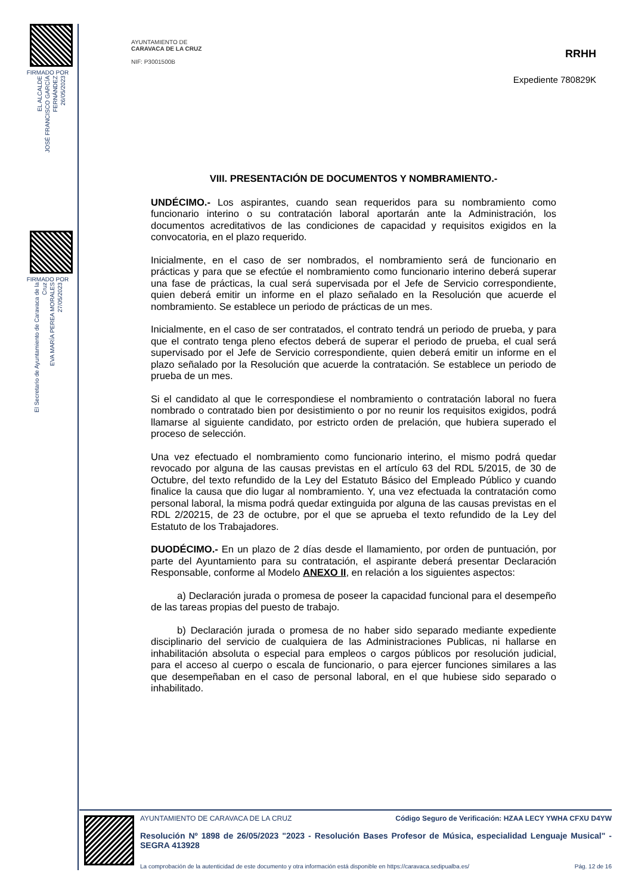FIRMADO POR
EL ALCALDE
JOSÉ FRANCISCO GARCÍA FERNÁNDEZ
26/05/2023
FIRMADO POR
El Secretario de Ayuntamiento de Caravaca de la Cruz
EVA MARÍA PEREA MORALES
27/05/2023
AYUNTAMIENTO DE
CARAVACA DE LA CRUZ
NIF: P3001500B
RRHH
Expediente 780829K
VIII. PRESENTACIÓN DE DOCUMENTOS Y NOMBRAMIENTO.-
UNDÉCIMO.- Los aspirantes, cuando sean requeridos para su nombramiento como funcionario interino o su contratación laboral aportarán ante la Administración, los documentos acreditativos de las condiciones de capacidad y requisitos exigidos en la convocatoria, en el plazo requerido.
Inicialmente, en el caso de ser nombrados, el nombramiento será de funcionario en prácticas y para que se efectúe el nombramiento como funcionario interino deberá superar una fase de prácticas, la cual será supervisada por el Jefe de Servicio correspondiente, quien deberá emitir un informe en el plazo señalado en la Resolución que acuerde el nombramiento. Se establece un periodo de prácticas de un mes.
Inicialmente, en el caso de ser contratados, el contrato tendrá un periodo de prueba, y para que el contrato tenga pleno efectos deberá de superar el periodo de prueba, el cual será supervisado por el Jefe de Servicio correspondiente, quien deberá emitir un informe en el plazo señalado por la Resolución que acuerde la contratación. Se establece un periodo de prueba de un mes.
Si el candidato al que le correspondiese el nombramiento o contratación laboral no fuera nombrado o contratado bien por desistimiento o por no reunir los requisitos exigidos, podrá llamarse al siguiente candidato, por estricto orden de prelación, que hubiera superado el proceso de selección.
Una vez efectuado el nombramiento como funcionario interino, el mismo podrá quedar revocado por alguna de las causas previstas en el artículo 63 del RDL 5/2015, de 30 de Octubre, del texto refundido de la Ley del Estatuto Básico del Empleado Público y cuando finalice la causa que dio lugar al nombramiento. Y, una vez efectuada la contratación como personal laboral, la misma podrá quedar extinguida por alguna de las causas previstas en el RDL 2/20215, de 23 de octubre, por el que se aprueba el texto refundido de la Ley del Estatuto de los Trabajadores.
DUODÉCIMO.- En un plazo de 2 días desde el llamamiento, por orden de puntuación, por parte del Ayuntamiento para su contratación, el aspirante deberá presentar Declaración Responsable, conforme al Modelo ANEXO II, en relación a los siguientes aspectos:
a) Declaración jurada o promesa de poseer la capacidad funcional para el desempeño de las tareas propias del puesto de trabajo.
b) Declaración jurada o promesa de no haber sido separado mediante expediente disciplinario del servicio de cualquiera de las Administraciones Publicas, ni hallarse en inhabilitación absoluta o especial para empleos o cargos públicos por resolución judicial, para el acceso al cuerpo o escala de funcionario, o para ejercer funciones similares a las que desempeñaban en el caso de personal laboral, en el que hubiese sido separado o inhabilitado.
AYUNTAMIENTO DE CARAVACA DE LA CRUZ Código Seguro de Verificación: HZAA LECY YWHA CFXU D4YW
Resolución Nº 1898 de 26/05/2023 "2023 - Resolución Bases Profesor de Música, especialidad Lenguaje Musical" - SEGRA 413928
La comprobación de la autenticidad de este documento y otra información está disponible en https://caravaca.sedipualba.es/ Pág. 12 de 16